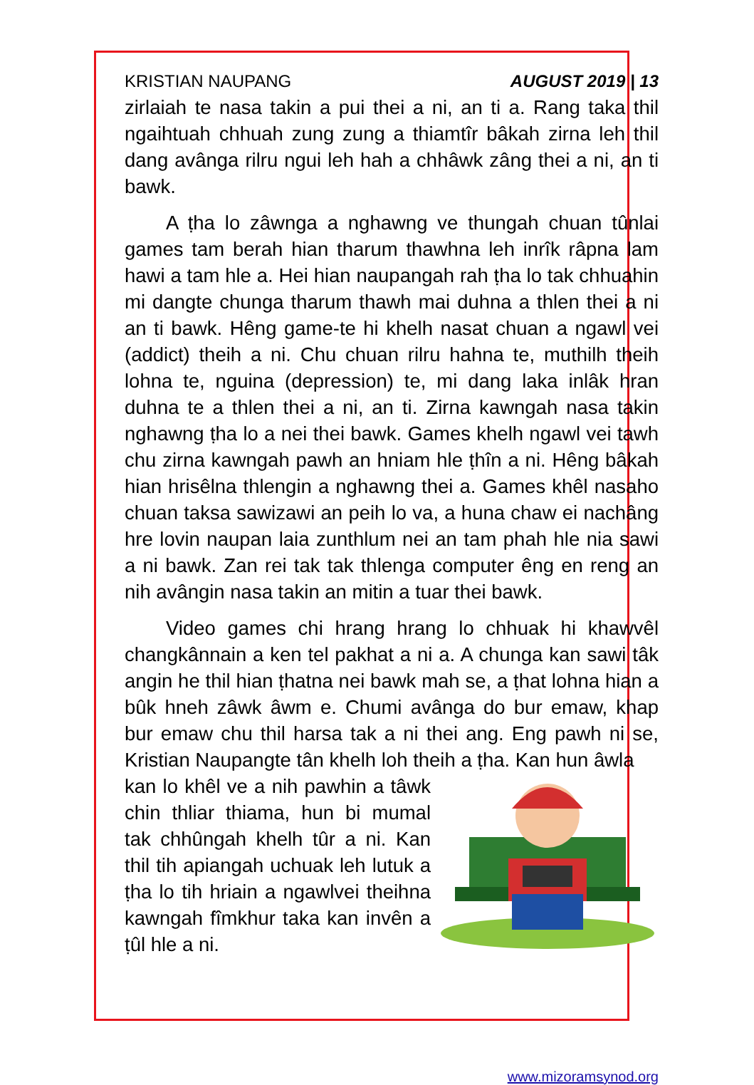KRISTIAN NAUPANG AUGUST 2019 | 13
zirlaiah te nasa takin a pui thei a ni, an ti a. Rang taka thil ngaihtuah chhuah zung zung a thiamtîr bâkah zirna leh thil dang avânga rilru ngui leh hah a chhâwk zâng thei a ni, an ti bawk.
A ṭha lo zâwnga a nghawng ve thungah chuan tûnlai games tam berah hian tharum thawhna leh inrîk râpna lam hawi a tam hle a. Hei hian naupangah rah ṭha lo tak chhuahin mi dangte chunga tharum thawh mai duhna a thlen thei a ni an ti bawk. Hêng game-te hi khelh nasat chuan a ngawl vei (addict) theih a ni. Chu chuan rilru hahna te, muthilh theih lohna te, nguina (depression) te, mi dang laka inlâk hran duhna te a thlen thei a ni, an ti. Zirna kawngah nasa takin nghawng ṭha lo a nei thei bawk. Games khelh ngawl vei tawh chu zirna kawngah pawh an hniam hle ṭhîn a ni. Hêng bâkah hian hrisêlna thlengin a nghawng thei a. Games khêl nasaho chuan taksa sawizawi an peih lo va, a huna chaw ei nachâng hre lovin naupan laia zunthlum nei an tam phah hle nia sawi a ni bawk. Zan rei tak tak thlenga computer êng en reng an nih avângin nasa takin an mitin a tuar thei bawk.
Video games chi hrang hrang lo chhuak hi khawvêl changkânnain a ken tel pakhat a ni a. A chunga kan sawi tâk angin he thil hian ṭhatna nei bawk mah se, a ṭhat lohna hian a bûk hneh zâwk âwm e. Chumi avânga do bur emaw, khap bur emaw chu thil harsa tak a ni thei ang. Eng pawh ni se, Kristian Naupangte tân khelh loh theih a ṭha. Kan hun âwla
kan lo khêl ve a nih pawhin a tâwk chin thliar thiama, hun bi mumal tak chhûngah khelh tûr a ni. Kan thil tih apiangah uchuak leh lutuk a ṭha lo tih hriain a ngawlvei theihna kawngah fîmkhur taka kan invên a ṭûl hle a ni.
www.mizoramsynod.org